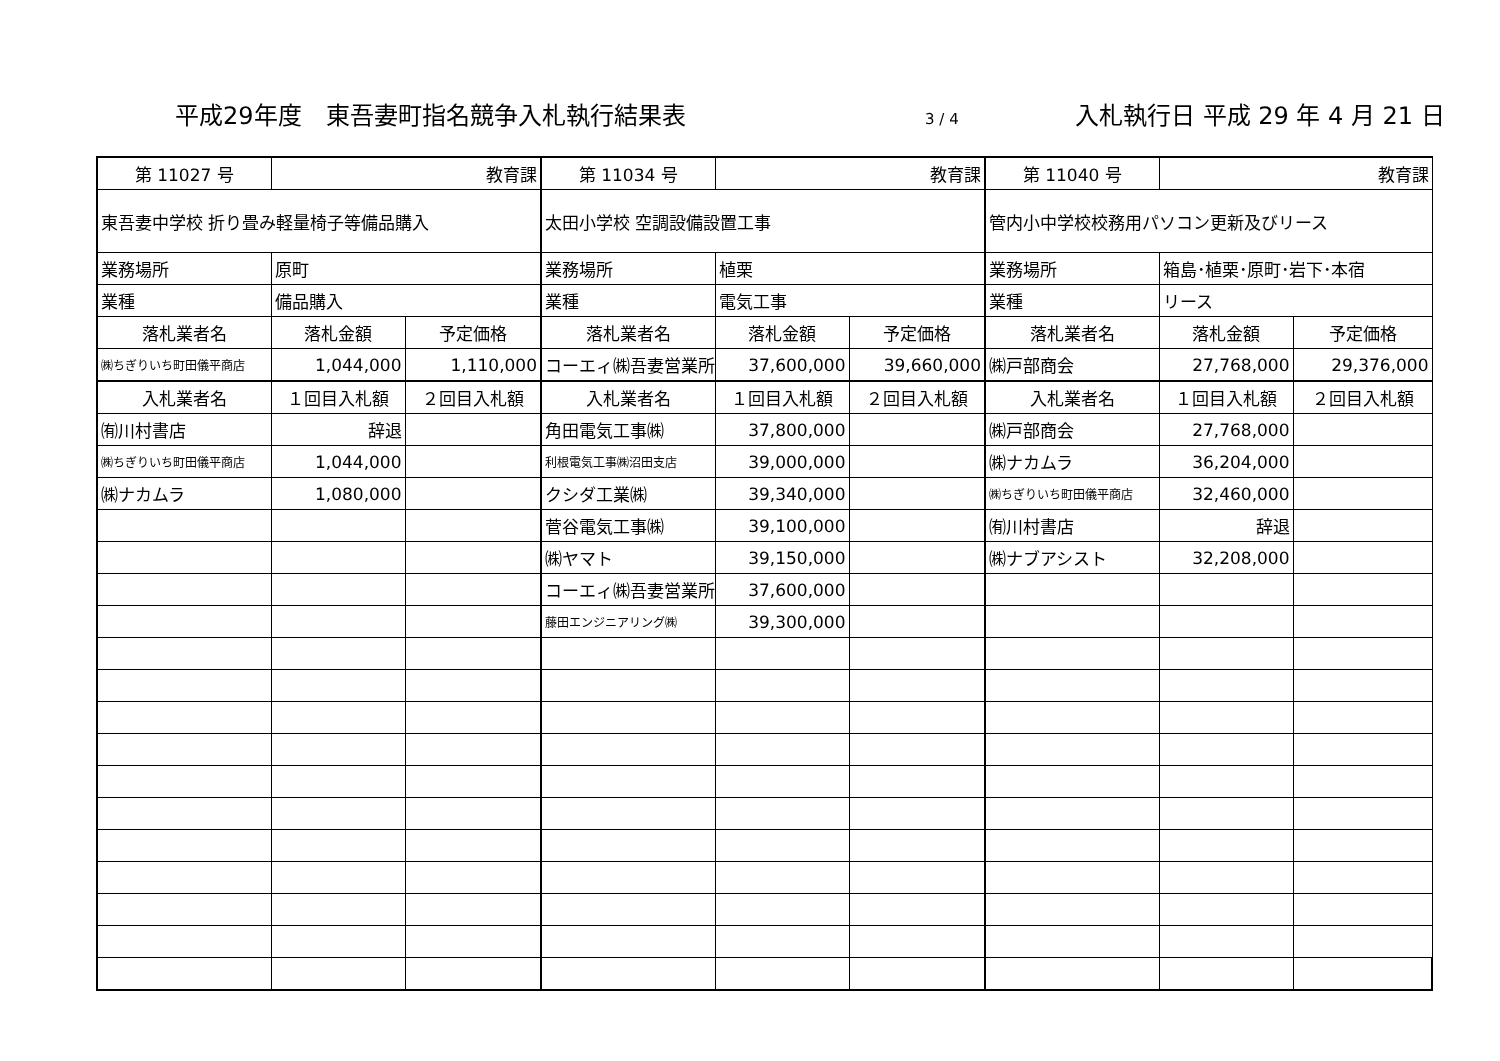平成29年度　東吾妻町指名競争入札執行結果表 3 / 4 入札執行日 平成 29 年 4 月 21 日
| 第 11027 号 | 教育課 | | 第 11034 号 | 教育課 | | 第 11040 号 | 教育課 | |
| 東吾妻中学校 折り畳み軽量椅子等備品購入 | | | 太田小学校 空調設備設置工事 | | | 管内小中学校校務用パソコン更新及びリース | | |
| 業務場所 | 原町 | | 業務場所 | 植栗 | | 業務場所 | 箱島･植栗･原町･岩下･本宿 | |
| 業種 | 備品購入 | | 業種 | 電気工事 | | 業種 | リース | |
| 落札業者名 | 落札金額 | 予定価格 | 落札業者名 | 落札金額 | 予定価格 | 落札業者名 | 落札金額 | 予定価格 |
| ㈱ちぎりいち町田儀平商店 | 1,044,000 | 1,110,000 | コーエィ㈱吾妻営業所 | 37,600,000 | 39,660,000 | ㈱戸部商会 | 27,768,000 | 29,376,000 |
| 入札業者名 | １回目入札額 | ２回目入札額 | 入札業者名 | １回目入札額 | ２回目入札額 | 入札業者名 | １回目入札額 | ２回目入札額 |
| ㈲川村書店 | 辞退 | | 角田電気工事㈱ | 37,800,000 | | ㈱戸部商会 | 27,768,000 | |
| ㈱ちぎりいち町田儀平商店 | 1,044,000 | | 利根電気工事㈱沼田支店 | 39,000,000 | | ㈱ナカムラ | 36,204,000 | |
| ㈱ナカムラ | 1,080,000 | | クシダ工業㈱ | 39,340,000 | | ㈱ちぎりいち町田儀平商店 | 32,460,000 | |
| | | | 菅谷電気工事㈱ | 39,100,000 | | ㈲川村書店 | 辞退 | |
| | | | ㈱ヤマト | 39,150,000 | | ㈱ナブアシスト | 32,208,000 | |
| | | | コーエィ㈱吾妻営業所 | 37,600,000 | | | | |
| | | | 藤田エンジニアリング㈱ | 39,300,000 | | | | |